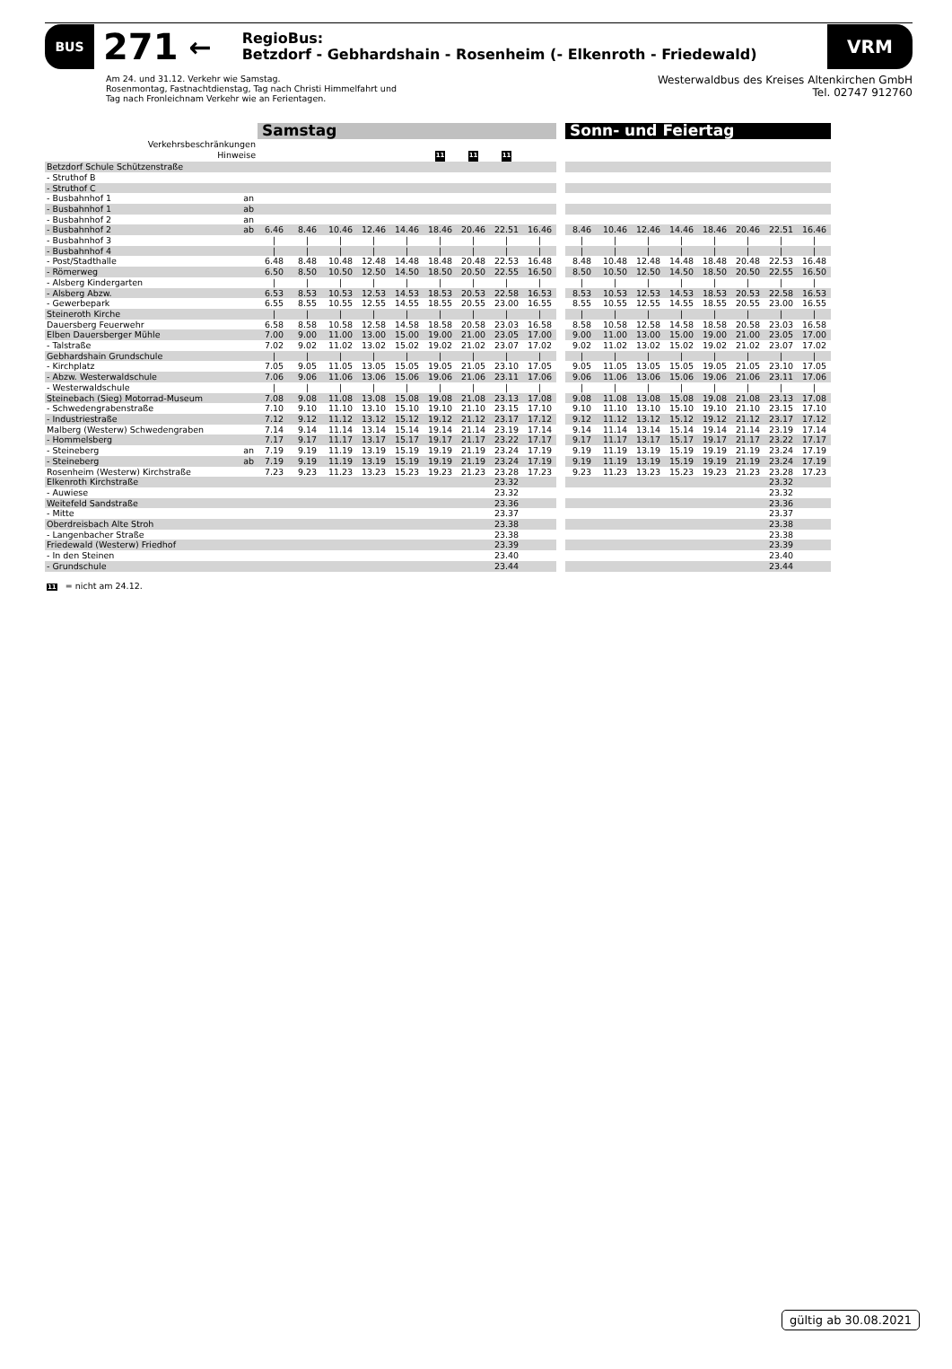BUS
271
←
RegioBus:
Betzdorf - Gebhardshain - Rosenheim (- Elkenroth - Friedewald)
VRM
Am 24. und 31.12. Verkehr wie Samstag.
Rosenmontag, Fastnachtdienstag, Tag nach Christi Himmelfahrt und
Tag nach Fronleichnam Verkehr wie an Ferientagen.
Westerwaldbus des Kreises Altenkirchen GmbH
Tel. 02747 912760
| | | Samstag | | | | | | | | | | Sonn- und Feiertag | | | | | | | |
| Verkehrsbeschränkungen | | | | | | | | | | | | | | | | | | | |
| Hinweise | | | | | | | 11 | 11 | 11 | | | | | | | | | | |
| Betzdorf Schule Schützenstraße | | | | | | | | | | | | | | | | | | | |
| - Struthof B | | | | | | | | | | | | | | | | | | | |
| - Struthof C | | | | | | | | | | | | | | | | | | | |
| - Busbahnhof 1 | an | | | | | | | | | | | | | | | | | | |
| - Busbahnhof 1 | ab | | | | | | | | | | | | | | | | | | |
| - Busbahnhof 2 | an | | | | | | | | | | | | | | | | | | |
| - Busbahnhof 2 | ab | 6.46 | 8.46 | 10.46 | 12.46 | 14.46 | 18.46 | 20.46 | 22.51 | 16.46 | | 8.46 | 10.46 | 12.46 | 14.46 | 18.46 | 20.46 | 22.51 | 16.46 |
| - Busbahnhof 3 | | / | / | / | / | / | / | / | / | / | | / | / | / | / | / | / | / | / |
| - Busbahnhof 4 | | / | / | / | / | / | / | / | / | / | | / | / | / | / | / | / | / | / |
| - Post/Stadthalle | | 6.48 | 8.48 | 10.48 | 12.48 | 14.48 | 18.48 | 20.48 | 22.53 | 16.48 | | 8.48 | 10.48 | 12.48 | 14.48 | 18.48 | 20.48 | 22.53 | 16.48 |
| - Römerweg | | 6.50 | 8.50 | 10.50 | 12.50 | 14.50 | 18.50 | 20.50 | 22.55 | 16.50 | | 8.50 | 10.50 | 12.50 | 14.50 | 18.50 | 20.50 | 22.55 | 16.50 |
| - Alsberg Kindergarten | | / | / | / | / | / | / | / | / | / | | / | / | / | / | / | / | / | / |
| - Alsberg Abzw. | | 6.53 | 8.53 | 10.53 | 12.53 | 14.53 | 18.53 | 20.53 | 22.58 | 16.53 | | 8.53 | 10.53 | 12.53 | 14.53 | 18.53 | 20.53 | 22.58 | 16.53 |
| - Gewerbepark | | 6.55 | 8.55 | 10.55 | 12.55 | 14.55 | 18.55 | 20.55 | 23.00 | 16.55 | | 8.55 | 10.55 | 12.55 | 14.55 | 18.55 | 20.55 | 23.00 | 16.55 |
| Steineroth Kirche | | / | / | / | / | / | / | / | / | / | | / | / | / | / | / | / | / | / |
| Dauersberg Feuerwehr | | 6.58 | 8.58 | 10.58 | 12.58 | 14.58 | 18.58 | 20.58 | 23.03 | 16.58 | | 8.58 | 10.58 | 12.58 | 14.58 | 18.58 | 20.58 | 23.03 | 16.58 |
| Elben Dauersberger Mühle | | 7.00 | 9.00 | 11.00 | 13.00 | 15.00 | 19.00 | 21.00 | 23.05 | 17.00 | | 9.00 | 11.00 | 13.00 | 15.00 | 19.00 | 21.00 | 23.05 | 17.00 |
| - Talstraße | | 7.02 | 9.02 | 11.02 | 13.02 | 15.02 | 19.02 | 21.02 | 23.07 | 17.02 | | 9.02 | 11.02 | 13.02 | 15.02 | 19.02 | 21.02 | 23.07 | 17.02 |
| Gebhardshain Grundschule | | / | / | / | / | / | / | / | / | / | | / | / | / | / | / | / | / | / |
| - Kirchplatz | | 7.05 | 9.05 | 11.05 | 13.05 | 15.05 | 19.05 | 21.05 | 23.10 | 17.05 | | 9.05 | 11.05 | 13.05 | 15.05 | 19.05 | 21.05 | 23.10 | 17.05 |
| - Abzw. Westerwaldschule | | 7.06 | 9.06 | 11.06 | 13.06 | 15.06 | 19.06 | 21.06 | 23.11 | 17.06 | | 9.06 | 11.06 | 13.06 | 15.06 | 19.06 | 21.06 | 23.11 | 17.06 |
| - Westerwaldschule | | / | / | / | / | / | / | / | / | / | | / | / | / | / | / | / | / | / |
| Steinebach (Sieg) Motorrad-Museum | | 7.08 | 9.08 | 11.08 | 13.08 | 15.08 | 19.08 | 21.08 | 23.13 | 17.08 | | 9.08 | 11.08 | 13.08 | 15.08 | 19.08 | 21.08 | 23.13 | 17.08 |
| - Schwedengrabenstraße | | 7.10 | 9.10 | 11.10 | 13.10 | 15.10 | 19.10 | 21.10 | 23.15 | 17.10 | | 9.10 | 11.10 | 13.10 | 15.10 | 19.10 | 21.10 | 23.15 | 17.10 |
| - Industriestraße | | 7.12 | 9.12 | 11.12 | 13.12 | 15.12 | 19.12 | 21.12 | 23.17 | 17.12 | | 9.12 | 11.12 | 13.12 | 15.12 | 19.12 | 21.12 | 23.17 | 17.12 |
| Malberg (Westerw) Schwedengraben | | 7.14 | 9.14 | 11.14 | 13.14 | 15.14 | 19.14 | 21.14 | 23.19 | 17.14 | | 9.14 | 11.14 | 13.14 | 15.14 | 19.14 | 21.14 | 23.19 | 17.14 |
| - Hommelsberg | | 7.17 | 9.17 | 11.17 | 13.17 | 15.17 | 19.17 | 21.17 | 23.22 | 17.17 | | 9.17 | 11.17 | 13.17 | 15.17 | 19.17 | 21.17 | 23.22 | 17.17 |
| - Steineberg | an | 7.19 | 9.19 | 11.19 | 13.19 | 15.19 | 19.19 | 21.19 | 23.24 | 17.19 | | 9.19 | 11.19 | 13.19 | 15.19 | 19.19 | 21.19 | 23.24 | 17.19 |
| - Steineberg | ab | 7.19 | 9.19 | 11.19 | 13.19 | 15.19 | 19.19 | 21.19 | 23.24 | 17.19 | | 9.19 | 11.19 | 13.19 | 15.19 | 19.19 | 21.19 | 23.24 | 17.19 |
| Rosenheim (Westerw) Kirchstraße | | 7.23 | 9.23 | 11.23 | 13.23 | 15.23 | 19.23 | 21.23 | 23.28 | 17.23 | | 9.23 | 11.23 | 13.23 | 15.23 | 19.23 | 21.23 | 23.28 | 17.23 |
| Elkenroth Kirchstraße | | | | | | | | | 23.32 | | | | | | | | | 23.32 | |
| - Auwiese | | | | | | | | | 23.32 | | | | | | | | | 23.32 | |
| Weitefeld Sandstraße | | | | | | | | | 23.36 | | | | | | | | | 23.36 | |
| - Mitte | | | | | | | | | 23.37 | | | | | | | | | 23.37 | |
| Oberdreisbach Alte Stroh | | | | | | | | | 23.38 | | | | | | | | | 23.38 | |
| - Langenbacher Straße | | | | | | | | | 23.38 | | | | | | | | | 23.38 | |
| Friedewald (Westerw) Friedhof | | | | | | | | | 23.39 | | | | | | | | | 23.39 | |
| - In den Steinen | | | | | | | | | 23.40 | | | | | | | | | 23.40 | |
| - Grundschule | | | | | | | | | 23.44 | | | | | | | | | 23.44 | |
11 = nicht am 24.12.
gültig ab 30.08.2021